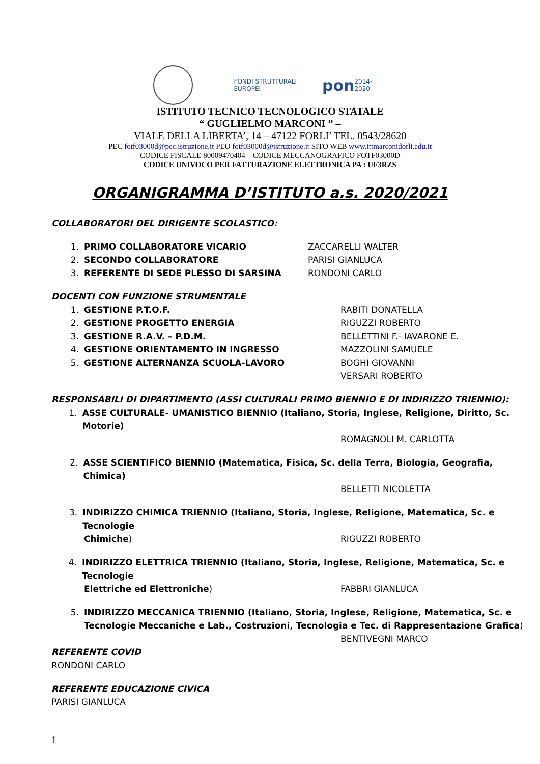FONDI STRUTTURALI EUROPEI pon 2014-2020
ISTITUTO TECNICO TECNOLOGICO STATALE
“ GUGLIELMO MARCONI ” –
VIALE DELLA LIBERTA’, 14 – 47122 FORLI’ TEL. 0543/28620
PEC fotf03000d@pec.istruzione.it PEO fotf03000d@istruzione.it SITO WEB www.ittmarconidorli.edu.it
CODICE FISCALE 80009470404 – CODICE MECCANOGRAFICO FOTF03000D
CODICE UNIVOCO PER FATTURAZIONE ELETTRONICA PA : UF3RZS
ORGANIGRAMMA D’ISTITUTO a.s. 2020/2021
COLLABORATORI DEL DIRIGENTE SCOLASTICO:
1. PRIMO COLLABORATORE VICARIO ZACCARELLI WALTER
2. SECONDO COLLABORATORE PARISI GIANLUCA
3. REFERENTE DI SEDE PLESSO DI SARSINA RONDONI CARLO
DOCENTI CON FUNZIONE STRUMENTALE
1. GESTIONE P.T.O.F. RABITI DONATELLA
2. GESTIONE PROGETTO ENERGIA RIGUZZI ROBERTO
3. GESTIONE R.A.V. – P.D.M. BELLETTINI F.- IAVARONE E.
4. GESTIONE ORIENTAMENTO IN INGRESSO MAZZOLINI SAMUELE
5. GESTIONE ALTERNANZA SCUOLA-LAVORO BOGHI GIOVANNI
VERSARI ROBERTO
RESPONSABILI DI DIPARTIMENTO (ASSI CULTURALI PRIMO BIENNIO E DI INDIRIZZO TRIENNIO):
1. ASSE CULTURALE- UMANISTICO BIENNIO (Italiano, Storia, Inglese, Religione, Diritto, Sc. Motorie)
ROMAGNOLI M. CARLOTTA
2. ASSE SCIENTIFICO BIENNIO (Matematica, Fisica, Sc. della Terra, Biologia, Geografia, Chimica)
BELLETTI NICOLETTA
3. INDIRIZZO CHIMICA TRIENNIO (Italiano, Storia, Inglese, Religione, Matematica, Sc. e Tecnologie
Chimiche) RIGUZZI ROBERTO
4. INDIRIZZO ELETTRICA TRIENNIO (Italiano, Storia, Inglese, Religione, Matematica, Sc. e Tecnologie
Elettriche ed Elettroniche) FABBRI GIANLUCA
5. INDIRIZZO MECCANICA TRIENNIO (Italiano, Storia, Inglese, Religione, Matematica, Sc. e
Tecnologie Meccaniche e Lab., Costruzioni, Tecnologia e Tec. di Rappresentazione Grafica)
BENTIVEGNI MARCO
REFERENTE COVID
RONDONI CARLO
REFERENTE EDUCAZIONE CIVICA
PARISI GIANLUCA
1